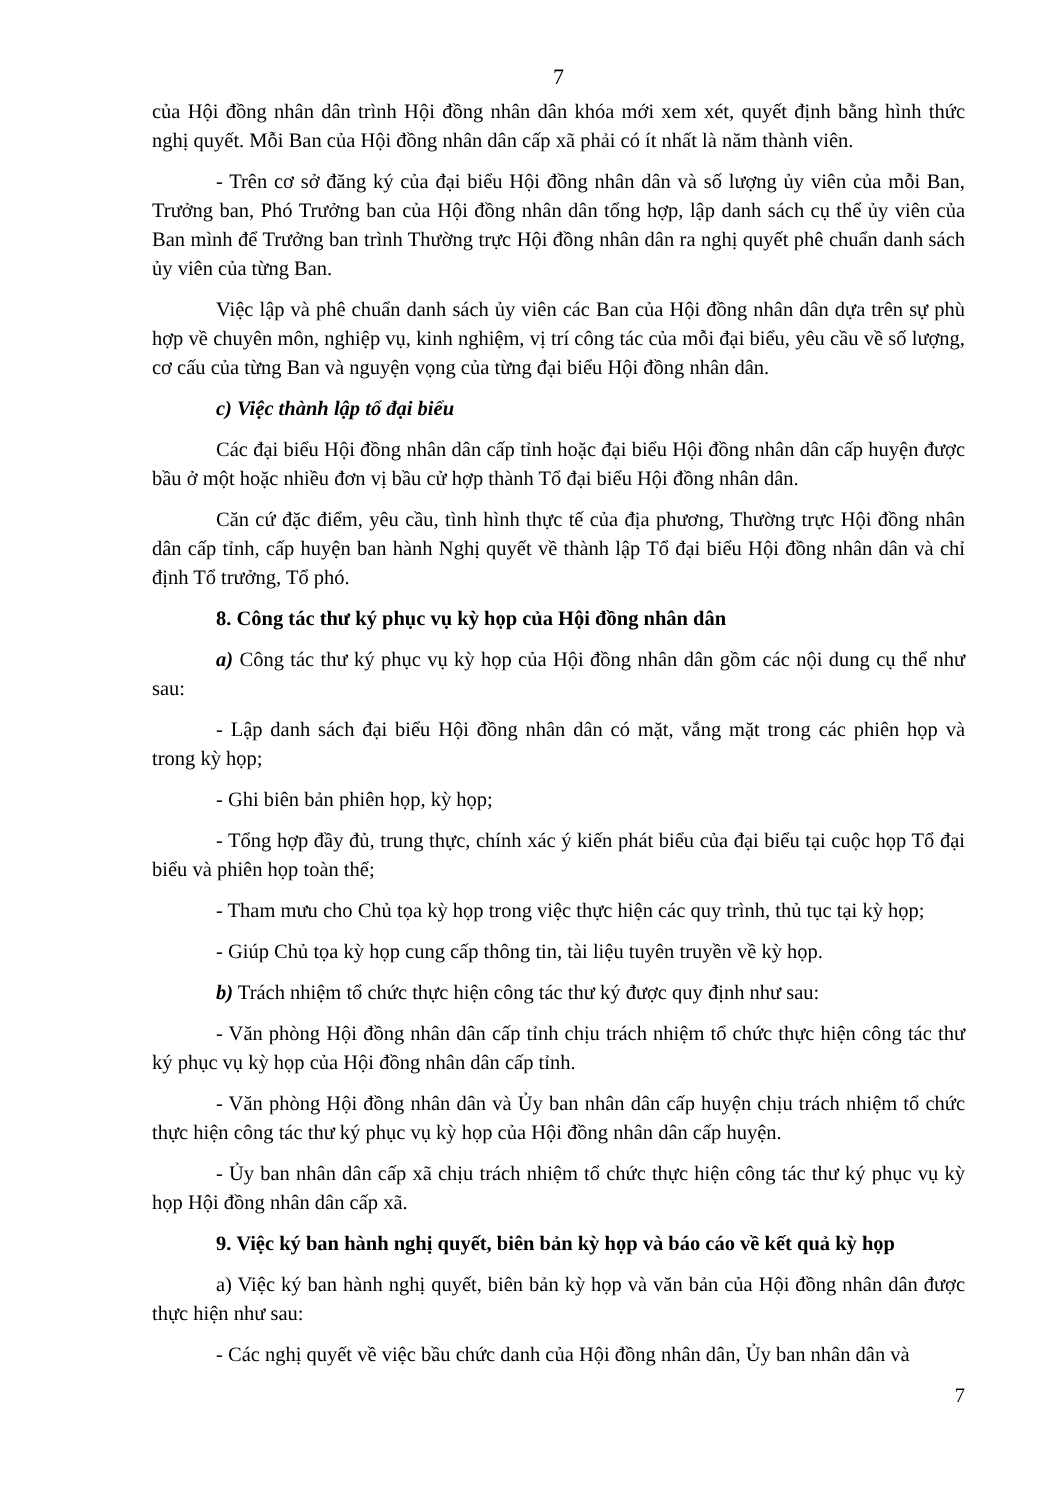7
của Hội đồng nhân dân trình Hội đồng nhân dân khóa mới xem xét, quyết định bằng hình thức nghị quyết. Mỗi Ban của Hội đồng nhân dân cấp xã phải có ít nhất là năm thành viên.
- Trên cơ sở đăng ký của đại biểu Hội đồng nhân dân và số lượng ủy viên của mỗi Ban, Trưởng ban, Phó Trưởng ban của Hội đồng nhân dân tổng hợp, lập danh sách cụ thể ủy viên của Ban mình để Trưởng ban trình Thường trực Hội đồng nhân dân ra nghị quyết phê chuẩn danh sách ủy viên của từng Ban.
Việc lập và phê chuẩn danh sách ủy viên các Ban của Hội đồng nhân dân dựa trên sự phù hợp về chuyên môn, nghiệp vụ, kinh nghiệm, vị trí công tác của mỗi đại biểu, yêu cầu về số lượng, cơ cấu của từng Ban và nguyện vọng của từng đại biểu Hội đồng nhân dân.
c) Việc thành lập tổ đại biểu
Các đại biểu Hội đồng nhân dân cấp tỉnh hoặc đại biểu Hội đồng nhân dân cấp huyện được bầu ở một hoặc nhiều đơn vị bầu cử hợp thành Tổ đại biểu Hội đồng nhân dân.
Căn cứ đặc điểm, yêu cầu, tình hình thực tế của địa phương, Thường trực Hội đồng nhân dân cấp tỉnh, cấp huyện ban hành Nghị quyết về thành lập Tổ đại biểu Hội đồng nhân dân và chỉ định Tổ trưởng, Tổ phó.
8. Công tác thư ký phục vụ kỳ họp của Hội đồng nhân dân
a) Công tác thư ký phục vụ kỳ họp của Hội đồng nhân dân gồm các nội dung cụ thể như sau:
- Lập danh sách đại biểu Hội đồng nhân dân có mặt, vắng mặt trong các phiên họp và trong kỳ họp;
- Ghi biên bản phiên họp, kỳ họp;
- Tổng hợp đầy đủ, trung thực, chính xác ý kiến phát biểu của đại biểu tại cuộc họp Tổ đại biểu và phiên họp toàn thể;
- Tham mưu cho Chủ tọa kỳ họp trong việc thực hiện các quy trình, thủ tục tại kỳ họp;
- Giúp Chủ tọa kỳ họp cung cấp thông tin, tài liệu tuyên truyền về kỳ họp.
b) Trách nhiệm tổ chức thực hiện công tác thư ký được quy định như sau:
- Văn phòng Hội đồng nhân dân cấp tỉnh chịu trách nhiệm tổ chức thực hiện công tác thư ký phục vụ kỳ họp của Hội đồng nhân dân cấp tỉnh.
- Văn phòng Hội đồng nhân dân và Ủy ban nhân dân cấp huyện chịu trách nhiệm tổ chức thực hiện công tác thư ký phục vụ kỳ họp của Hội đồng nhân dân cấp huyện.
- Ủy ban nhân dân cấp xã chịu trách nhiệm tổ chức thực hiện công tác thư ký phục vụ kỳ họp Hội đồng nhân dân cấp xã.
9. Việc ký ban hành nghị quyết, biên bản kỳ họp và báo cáo về kết quả kỳ họp
a) Việc ký ban hành nghị quyết, biên bản kỳ họp và văn bản của Hội đồng nhân dân được thực hiện như sau:
- Các nghị quyết về việc bầu chức danh của Hội đồng nhân dân, Ủy ban nhân dân và
7